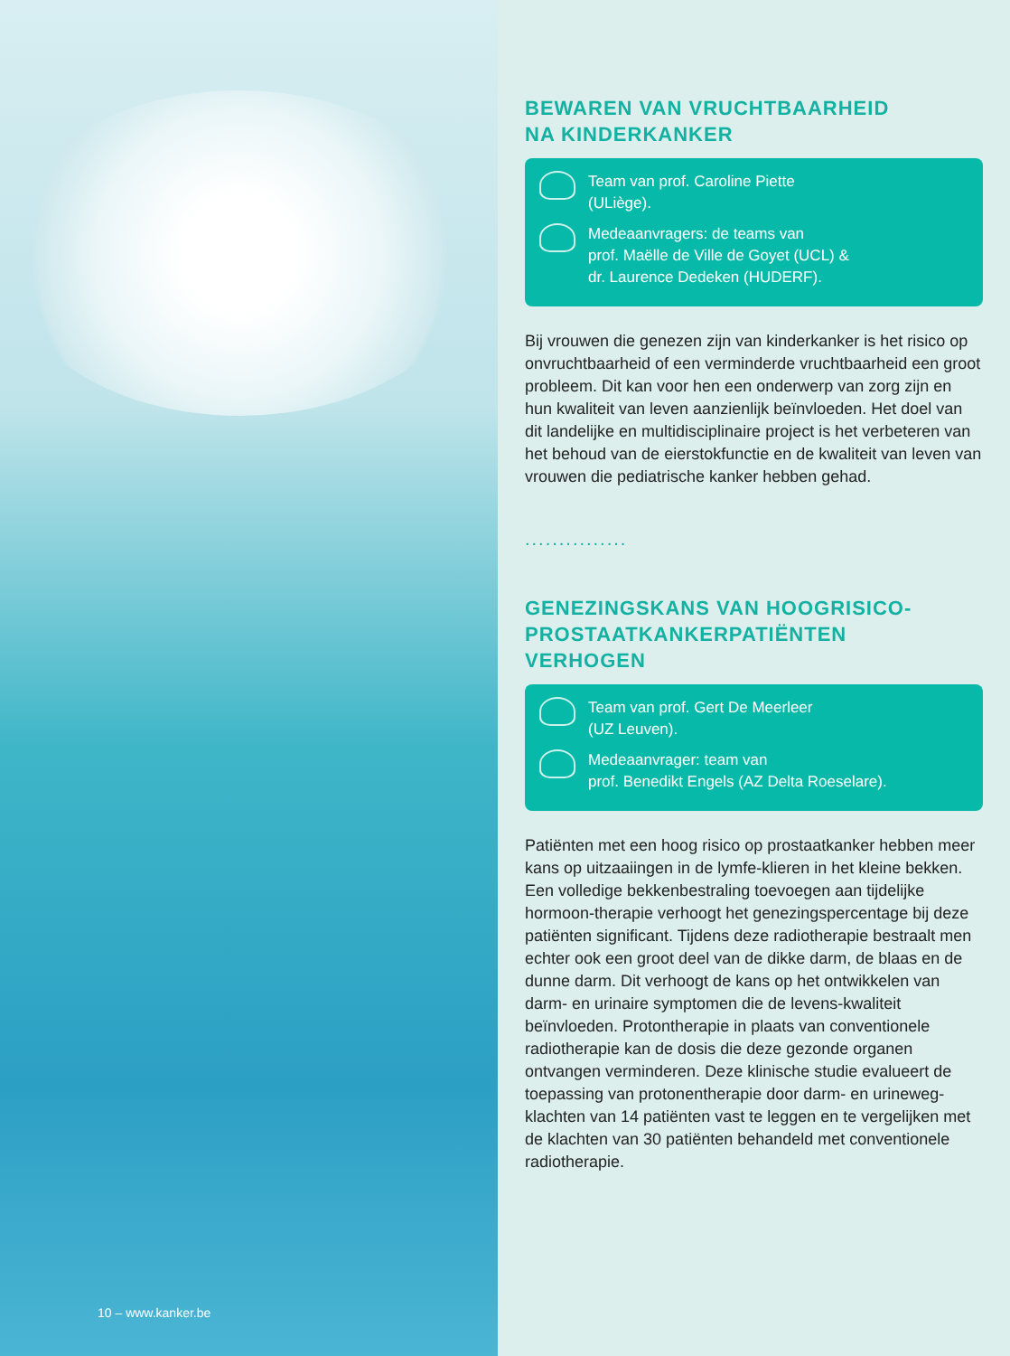10 – www.kanker.be
BEWAREN VAN VRUCHTBAARHEID
NA KINDERKANKER
Team van prof. Caroline Piette
(ULiège).
Medeaanvragers: de teams van
prof. Maëlle de Ville de Goyet (UCL) &
dr. Laurence Dedeken (HUDERF).
Bij vrouwen die genezen zijn van kinderkanker is het risico op onvruchtbaarheid of een verminderde vruchtbaarheid een groot probleem. Dit kan voor hen een onderwerp van zorg zijn en hun kwaliteit van leven aanzienlijk beïnvloeden. Het doel van dit landelijke en multidisciplinaire project is het verbeteren van het behoud van de eierstokfunctie en de kwaliteit van leven van vrouwen die pediatrische kanker hebben gehad.
...............
GENEZINGSKANS VAN HOOGRISICO-
PROSTAATKANKERPATIËNTEN
VERHOGEN
Team van prof. Gert De Meerleer
(UZ Leuven).
Medeaanvrager: team van
prof. Benedikt Engels (AZ Delta Roeselare).
Patiënten met een hoog risico op prostaatkanker hebben meer kans op uitzaaiingen in de lymfe-klieren in het kleine bekken. Een volledige bekkenbestraling toevoegen aan tijdelijke hormoon-therapie verhoogt het genezingspercentage bij deze patiënten significant. Tijdens deze radiotherapie bestraalt men echter ook een groot deel van de dikke darm, de blaas en de dunne darm. Dit verhoogt de kans op het ontwikkelen van darm- en urinaire symptomen die de levens-kwaliteit beïnvloeden. Protontherapie in plaats van conventionele radiotherapie kan de dosis die deze gezonde organen ontvangen verminderen. Deze klinische studie evalueert de toepassing van protonentherapie door darm- en urineweg-klachten van 14 patiënten vast te leggen en te vergelijken met de klachten van 30 patiënten behandeld met conventionele radiotherapie.